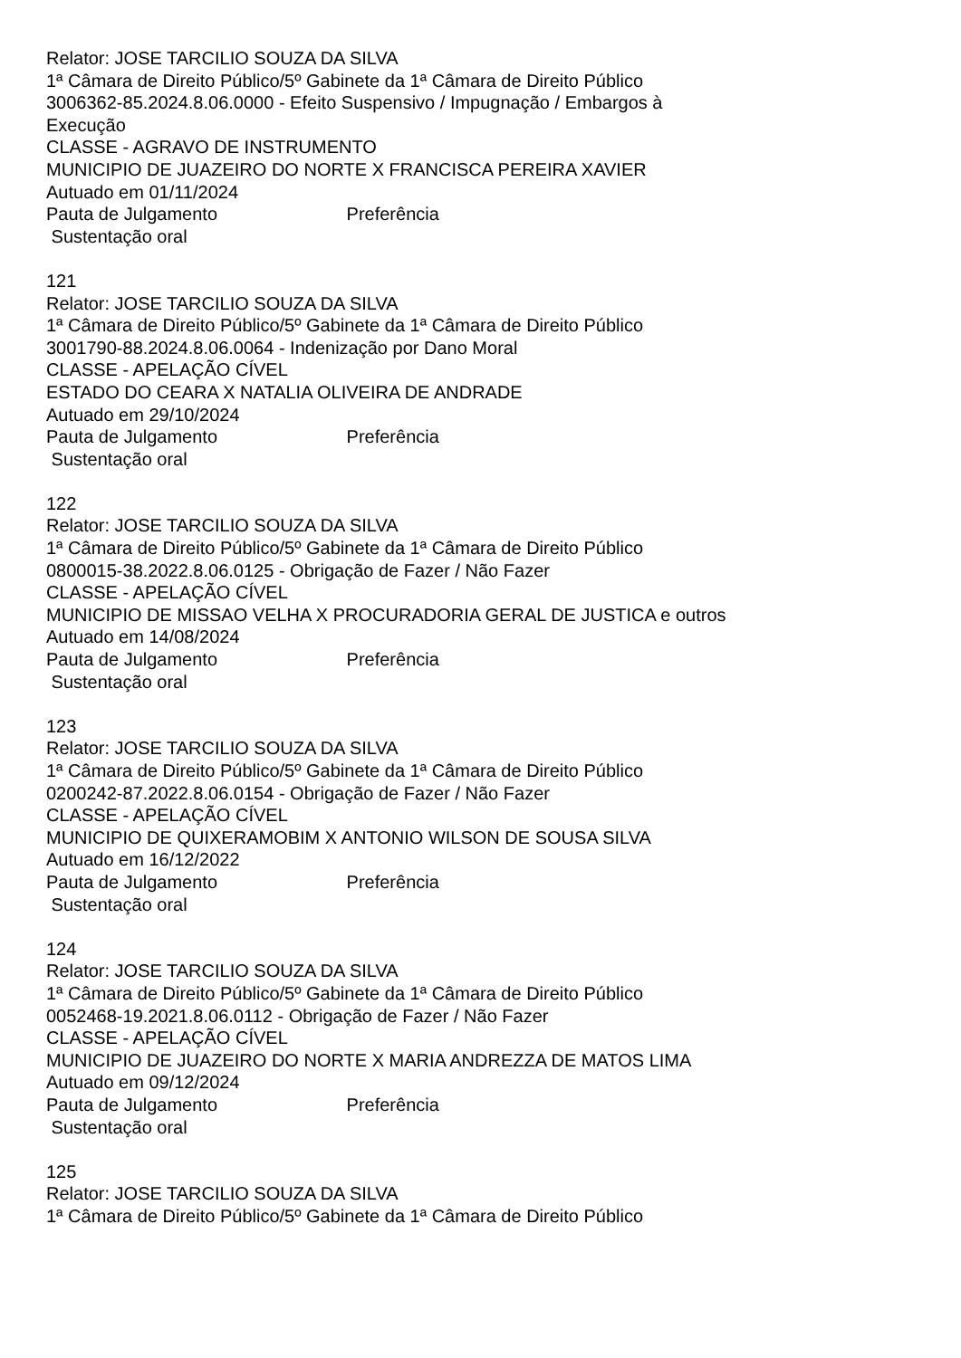Relator: JOSE TARCILIO SOUZA DA SILVA
1ª Câmara de Direito Público/5º Gabinete da 1ª Câmara de Direito Público
3006362-85.2024.8.06.0000 - Efeito Suspensivo / Impugnação / Embargos à Execução
CLASSE - AGRAVO DE INSTRUMENTO
MUNICIPIO DE JUAZEIRO DO NORTE X FRANCISCA PEREIRA XAVIER
Autuado em 01/11/2024
Pauta de Julgamento Preferência
Sustentação oral
121
Relator: JOSE TARCILIO SOUZA DA SILVA
1ª Câmara de Direito Público/5º Gabinete da 1ª Câmara de Direito Público
3001790-88.2024.8.06.0064 - Indenização por Dano Moral
CLASSE - APELAÇÃO CÍVEL
ESTADO DO CEARA X NATALIA OLIVEIRA DE ANDRADE
Autuado em 29/10/2024
Pauta de Julgamento Preferência
Sustentação oral
122
Relator: JOSE TARCILIO SOUZA DA SILVA
1ª Câmara de Direito Público/5º Gabinete da 1ª Câmara de Direito Público
0800015-38.2022.8.06.0125 - Obrigação de Fazer / Não Fazer
CLASSE - APELAÇÃO CÍVEL
MUNICIPIO DE MISSAO VELHA X PROCURADORIA GERAL DE JUSTICA e outros
Autuado em 14/08/2024
Pauta de Julgamento Preferência
Sustentação oral
123
Relator: JOSE TARCILIO SOUZA DA SILVA
1ª Câmara de Direito Público/5º Gabinete da 1ª Câmara de Direito Público
0200242-87.2022.8.06.0154 - Obrigação de Fazer / Não Fazer
CLASSE - APELAÇÃO CÍVEL
MUNICIPIO DE QUIXERAMOBIM X ANTONIO WILSON DE SOUSA SILVA
Autuado em 16/12/2022
Pauta de Julgamento Preferência
Sustentação oral
124
Relator: JOSE TARCILIO SOUZA DA SILVA
1ª Câmara de Direito Público/5º Gabinete da 1ª Câmara de Direito Público
0052468-19.2021.8.06.0112 - Obrigação de Fazer / Não Fazer
CLASSE - APELAÇÃO CÍVEL
MUNICIPIO DE JUAZEIRO DO NORTE X MARIA ANDREZZA DE MATOS LIMA
Autuado em 09/12/2024
Pauta de Julgamento Preferência
Sustentação oral
125
Relator: JOSE TARCILIO SOUZA DA SILVA
1ª Câmara de Direito Público/5º Gabinete da 1ª Câmara de Direito Público